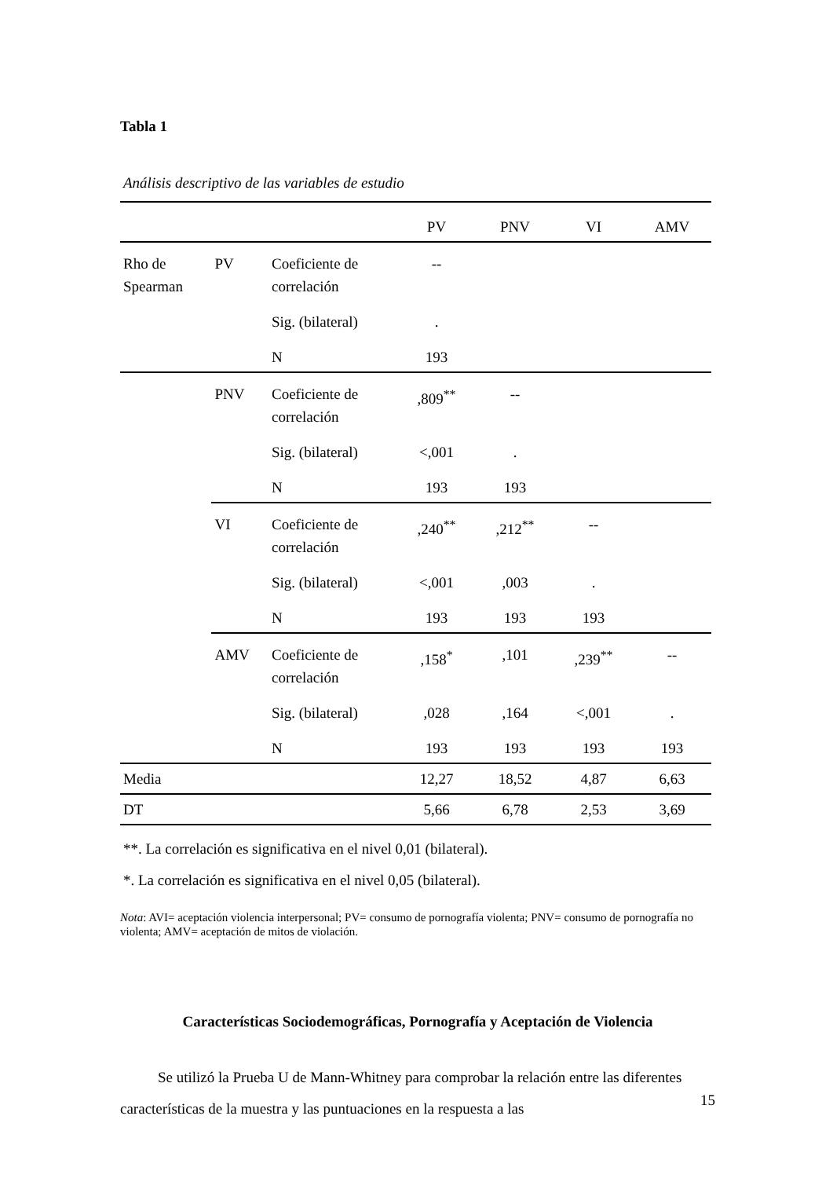Tabla 1
Análisis descriptivo de las variables de estudio
| | | | PV | PNV | VI | AMV |
| --- | --- | --- | --- | --- | --- | --- |
| Rho de Spearman | PV | Coeficiente de correlación | -- | | | |
| | | Sig. (bilateral) | . | | | |
| | | N | 193 | | | |
| | PNV | Coeficiente de correlación | ,809<sup>**</sup> | -- | | |
| | | Sig. (bilateral) | <,001 | . | | |
| | | N | 193 | 193 | | |
| | VI | Coeficiente de correlación | ,240<sup>**</sup> | ,212<sup>**</sup> | -- | |
| | | Sig. (bilateral) | <,001 | ,003 | . | |
| | | N | 193 | 193 | 193 | |
| | AMV | Coeficiente de correlación | ,158<sup>*</sup> | ,101 | ,239<sup>**</sup> | -- |
| | | Sig. (bilateral) | ,028 | ,164 | <,001 | . |
| | | N | 193 | 193 | 193 | 193 |
| Media | | | 12,27 | 18,52 | 4,87 | 6,63 |
| DT | | | 5,66 | 6,78 | 2,53 | 3,69 |
**. La correlación es significativa en el nivel 0,01 (bilateral).
*. La correlación es significativa en el nivel 0,05 (bilateral).
Nota: AVI= aceptación violencia interpersonal; PV= consumo de pornografía violenta; PNV= consumo de pornografía no violenta; AMV= aceptación de mitos de violación.
Características Sociodemográficas, Pornografía y Aceptación de Violencia
Se utilizó la Prueba U de Mann-Whitney para comprobar la relación entre las diferentes características de la muestra y las puntuaciones en la respuesta a las
15